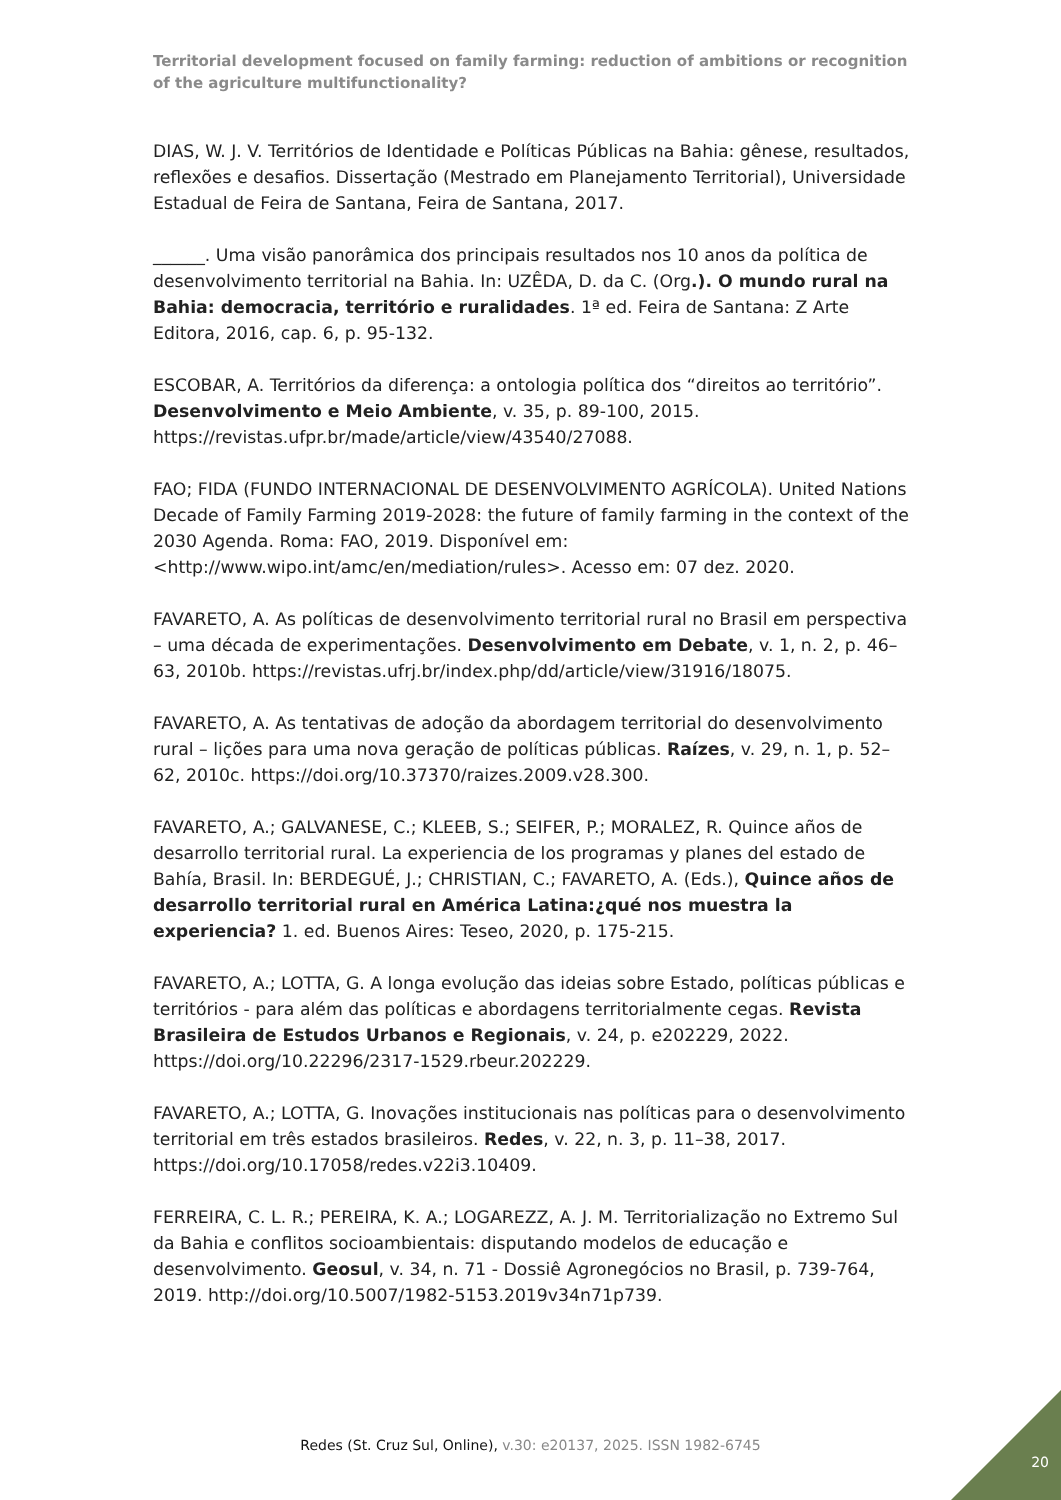Territorial development focused on family farming: reduction of ambitions or recognition of the agriculture multifunctionality?
DIAS, W. J. V. Territórios de Identidade e Políticas Públicas na Bahia: gênese, resultados, reflexões e desafios. Dissertação (Mestrado em Planejamento Territorial), Universidade Estadual de Feira de Santana, Feira de Santana, 2017.
______. Uma visão panorâmica dos principais resultados nos 10 anos da política de desenvolvimento territorial na Bahia. In: UZÊDA, D. da C. (Org.). O mundo rural na Bahia: democracia, território e ruralidades. 1ª ed. Feira de Santana: Z Arte Editora, 2016, cap. 6, p. 95-132.
ESCOBAR, A. Territórios da diferença: a ontologia política dos “direitos ao território”. Desenvolvimento e Meio Ambiente, v. 35, p. 89-100, 2015. https://revistas.ufpr.br/made/article/view/43540/27088.
FAO; FIDA (FUNDO INTERNACIONAL DE DESENVOLVIMENTO AGRÍCOLA). United Nations Decade of Family Farming 2019-2028: the future of family farming in the context of the 2030 Agenda. Roma: FAO, 2019. Disponível em: <http://www.wipo.int/amc/en/mediation/rules>. Acesso em: 07 dez. 2020.
FAVARETO, A. As políticas de desenvolvimento territorial rural no Brasil em perspectiva – uma década de experimentações. Desenvolvimento em Debate, v. 1, n. 2, p. 46–63, 2010b. https://revistas.ufrj.br/index.php/dd/article/view/31916/18075.
FAVARETO, A. As tentativas de adoção da abordagem territorial do desenvolvimento rural – lições para uma nova geração de políticas públicas. Raízes, v. 29, n. 1, p. 52–62, 2010c. https://doi.org/10.37370/raizes.2009.v28.300.
FAVARETO, A.; GALVANESE, C.; KLEEB, S.; SEIFER, P.; MORALEZ, R. Quince años de desarrollo territorial rural. La experiencia de los programas y planes del estado de Bahía, Brasil. In: BERDEGUÉ, J.; CHRISTIAN, C.; FAVARETO, A. (Eds.), Quince años de desarrollo territorial rural en América Latina:¿qué nos muestra la experiencia? 1. ed. Buenos Aires: Teseo, 2020, p. 175-215.
FAVARETO, A.; LOTTA, G. A longa evolução das ideias sobre Estado, políticas públicas e territórios - para além das políticas e abordagens territorialmente cegas. Revista Brasileira de Estudos Urbanos e Regionais, v. 24, p. e202229, 2022. https://doi.org/10.22296/2317-1529.rbeur.202229.
FAVARETO, A.; LOTTA, G. Inovações institucionais nas políticas para o desenvolvimento territorial em três estados brasileiros. Redes, v. 22, n. 3, p. 11–38, 2017. https://doi.org/10.17058/redes.v22i3.10409.
FERREIRA, C. L. R.; PEREIRA, K. A.; LOGAREZZ, A. J. M. Territorialização no Extremo Sul da Bahia e conflitos socioambientais: disputando modelos de educação e desenvolvimento. Geosul, v. 34, n. 71 - Dossiê Agronegócios no Brasil, p. 739-764, 2019. http://doi.org/10.5007/1982-5153.2019v34n71p739.
Redes (St. Cruz Sul, Online), v.30: e20137, 2025. ISSN 1982-6745
20